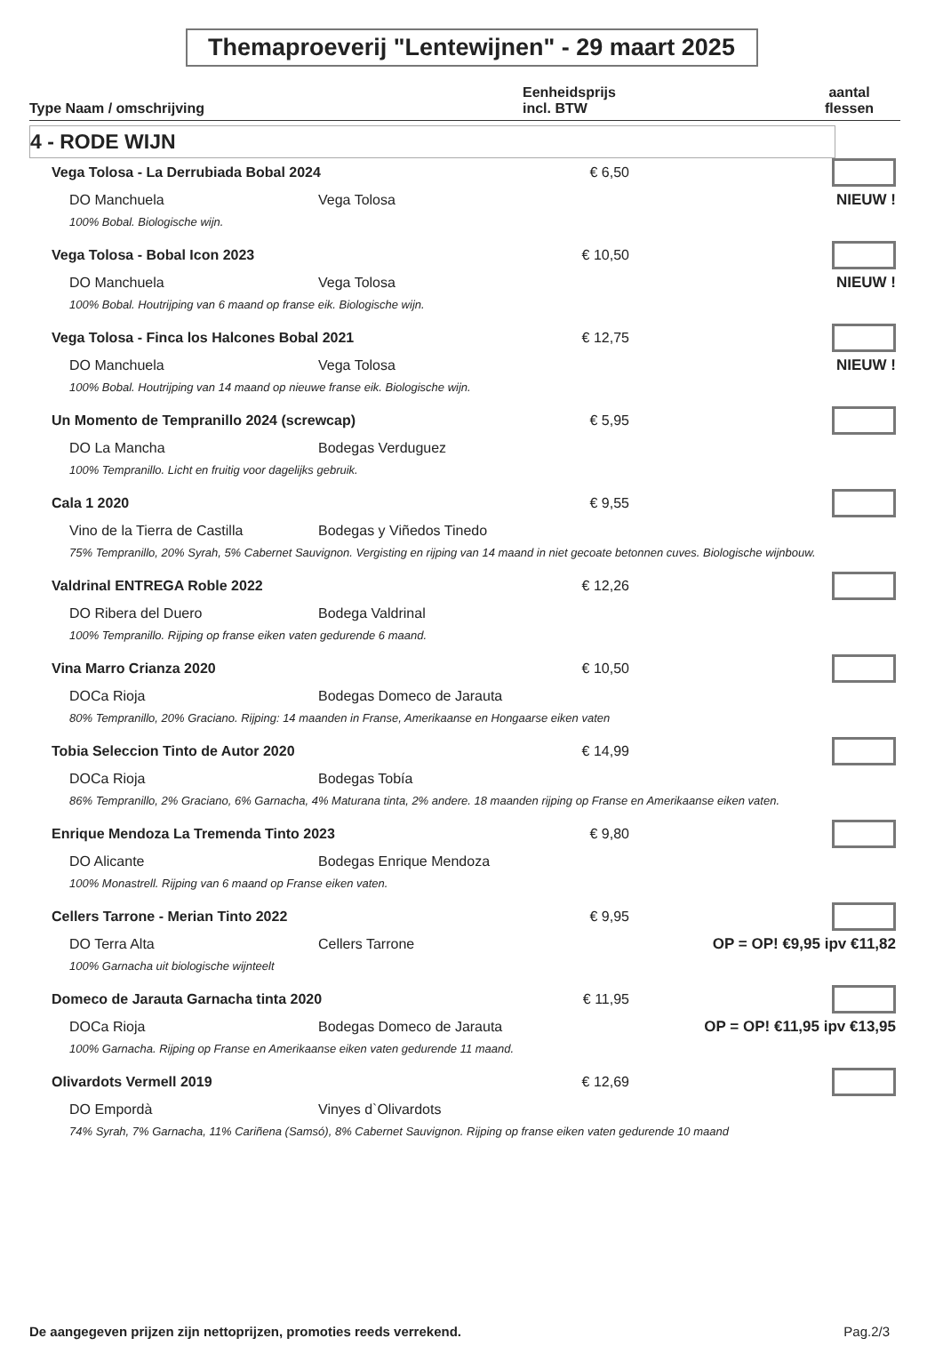Themaproeverij "Lentewijnen" - 29 maart 2025
Type Naam / omschrijving
Eenheidsprijs
incl. BTW
aantal
flessen
4 - RODE WIJN
| Vega Tolosa - La Derrubiada Bobal 2024 | | € 6,50 | |
| DO Manchuela | Vega Tolosa | | NIEUW ! |
| 100% Bobal. Biologische wijn. | | | |
| Vega Tolosa - Bobal Icon 2023 | | € 10,50 | |
| DO Manchuela | Vega Tolosa | | NIEUW ! |
| 100% Bobal. Houtrijping van 6 maand op franse eik. Biologische wijn. | | | |
| Vega Tolosa - Finca los Halcones Bobal 2021 | | € 12,75 | |
| DO Manchuela | Vega Tolosa | | NIEUW ! |
| 100% Bobal. Houtrijping van 14 maand op nieuwe franse eik. Biologische wijn. | | | |
| Un Momento de Tempranillo 2024 (screwcap) | | € 5,95 | |
| DO La Mancha | Bodegas Verduguez | | |
| 100% Tempranillo. Licht en fruitig voor dagelijks gebruik. | | | |
| Cala 1 2020 | | € 9,55 | |
| Vino de la Tierra de Castilla | Bodegas y Viñedos Tinedo | | |
| 75% Tempranillo, 20% Syrah, 5% Cabernet Sauvignon. Vergisting en rijping van 14 maand in niet gecoate betonnen cuves. Biologische wijnbouw. | | | |
| Valdrinal ENTREGA Roble 2022 | | € 12,26 | |
| DO Ribera del Duero | Bodega Valdrinal | | |
| 100% Tempranillo. Rijping op franse eiken vaten gedurende 6 maand. | | | |
| Vina Marro Crianza 2020 | | € 10,50 | |
| DOCa Rioja | Bodegas Domeco de Jarauta | | |
| 80% Tempranillo, 20% Graciano. Rijping: 14 maanden in Franse, Amerikaanse en Hongaarse eiken vaten | | | |
| Tobia Seleccion Tinto de Autor 2020 | | € 14,99 | |
| DOCa Rioja | Bodegas Tobía | | |
| 86% Tempranillo, 2% Graciano, 6% Garnacha, 4% Maturana tinta, 2% andere. 18 maanden rijping op Franse en Amerikaanse eiken vaten. | | | |
| Enrique Mendoza La Tremenda Tinto 2023 | | € 9,80 | |
| DO Alicante | Bodegas Enrique Mendoza | | |
| 100% Monastrell. Rijping van 6 maand op Franse eiken vaten. | | | |
| Cellers Tarrone - Merian Tinto 2022 | | € 9,95 | |
| DO Terra Alta | Cellers Tarrone | OP = OP! €9,95 ipv €11,82 | |
| 100% Garnacha uit biologische wijnteelt | | | |
| Domeco de Jarauta Garnacha tinta 2020 | | € 11,95 | |
| DOCa Rioja | Bodegas Domeco de Jarauta | OP = OP! €11,95 ipv €13,95 | |
| 100% Garnacha. Rijping op Franse en Amerikaanse eiken vaten gedurende 11 maand. | | | |
| Olivardots Vermell 2019 | | € 12,69 | |
| DO Empordà | Vinyes d`Olivardots | | |
| 74% Syrah, 7% Garnacha, 11% Cariñena (Samsó), 8% Cabernet Sauvignon. Rijping op franse eiken vaten gedurende 10 maand | | | |
De aangegeven prijzen zijn nettoprijzen, promoties reeds verrekend. Pag.2/3